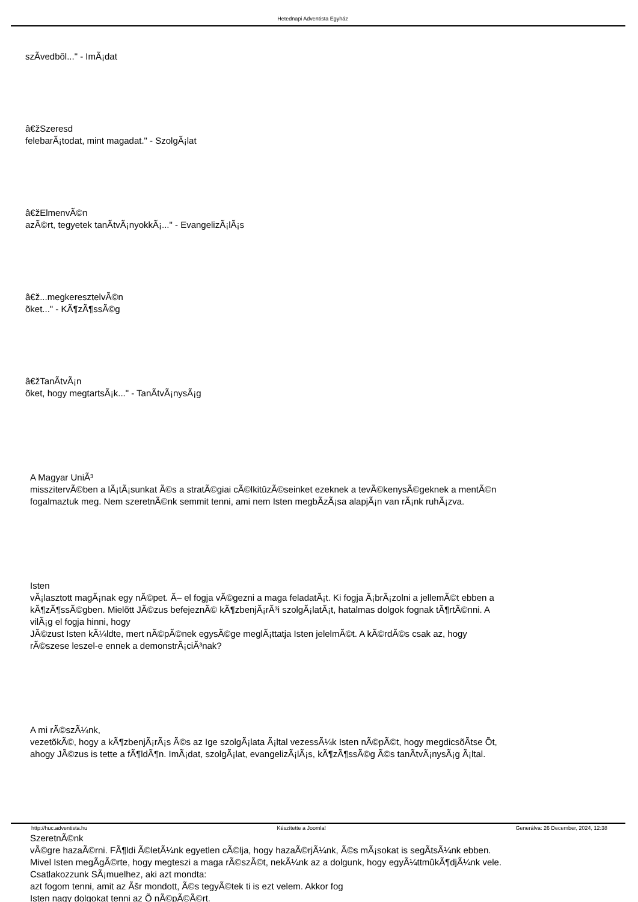Hetednapi Adventista Egyház
szÃ­vedbõl..." - ImÃ¡dat
â€žSzeresd
felebarÃ¡todat, mint magadat." - SzolgÃ¡lat
â€žElmenvÃ©n
azÃ©rt, tegyetek tanÃ­tvÃ¡nyokkÃ¡..." - EvangelizÃ¡lÃ¡s
â€ž...megkeresztelvÃ©n
õket..." - KÃ¶zÃ¶ssÃ©g
â€žTanÃ­tvÃ¡n
õket, hogy megtartsÃ¡k..." - TanÃ­tvÃ¡nysÃ¡g
A Magyar UniÃ³
misszitervÃ©ben a lÃ¡tÃ¡sunkat Ã©s a stratÃ©giai cÃ©lkitûzÃ©seinket ezeknek a tevÃ©kenysÃ©geknek a mentÃ©n fogalmaztuk meg. Nem szeretnÃ©nk semmit tenni, ami nem Isten megbÃ­zÃ¡sa alapjÃ¡n van rÃ¡nk ruhÃ¡zva.
Isten
vÃ¡lasztott magÃ¡nak egy nÃ©pet. Ã– el fogja vÃ©gezni a maga feladatÃ¡t. Ki fogja Ã¡brÃ¡zolni a jellemÃ©t ebben a kÃ¶zÃ¶ssÃ©gben. Mielõtt JÃ©zus befejeznÃ© kÃ¶zbenjÃ¡rÃ³i szolgÃ¡latÃ¡t, hatalmas dolgok fognak tÃ¶rtÃ©nni. A vilÃ¡g el fogja hinni, hogy
JÃ©zust Isten kÃ¼ldte, mert nÃ©pÃ©nek egysÃ©ge meglÃ¡ttatja Isten jelelmÃ©t. A kÃ©rdÃ©s csak az, hogy rÃ©szese leszel-e ennek a demonstrÃ¡ciÃ³nak?
A mi rÃ©szÃ¼nk,
vezetõkÃ©, hogy a kÃ¶zbenjÃ¡rÃ¡s Ã©s az Ige szolgÃ¡lata Ã¡ltal vezessÃ¼k Isten nÃ©pÃ©t, hogy megdicsõÃ­tse Õt, ahogy JÃ©zus is tette a fÃ¶ldÃ¶n. ImÃ¡dat, szolgÃ¡lat, evangelizÃ¡lÃ¡s, kÃ¶zÃ¶ssÃ©g Ã©s tanÃ­tvÃ¡nysÃ¡g Ã¡ltal.
SzeretnÃ©nk
vÃ©gre hazaÃ©rni. FÃ¶ldi Ã©letÃ¼nk egyetlen cÃ©lja, hogy hazaÃ©rjÃ¼nk, Ã©s mÃ¡sokat is segÃ­tsÃ¼nk ebben. Mivel Isten megÃ­gÃ©rte, hogy megteszi a maga rÃ©szÃ©t, nekÃ¼nk az a dolgunk, hogy egyÃ¼ttmûkÃ¶djÃ¼nk vele. Csatlakozzunk SÃ¡muelhez, aki azt mondta:
azt fogom tenni, amit az Ãšr mondott, Ã©s tegyÃ©tek ti is ezt velem. Akkor fog
Isten nagy dolgokat tenni az Õ nÃ©pÃ©Ã©rt.
http://huc.adventista.hu Készítette a Joomla! Generálva: 26 December, 2024, 12:38